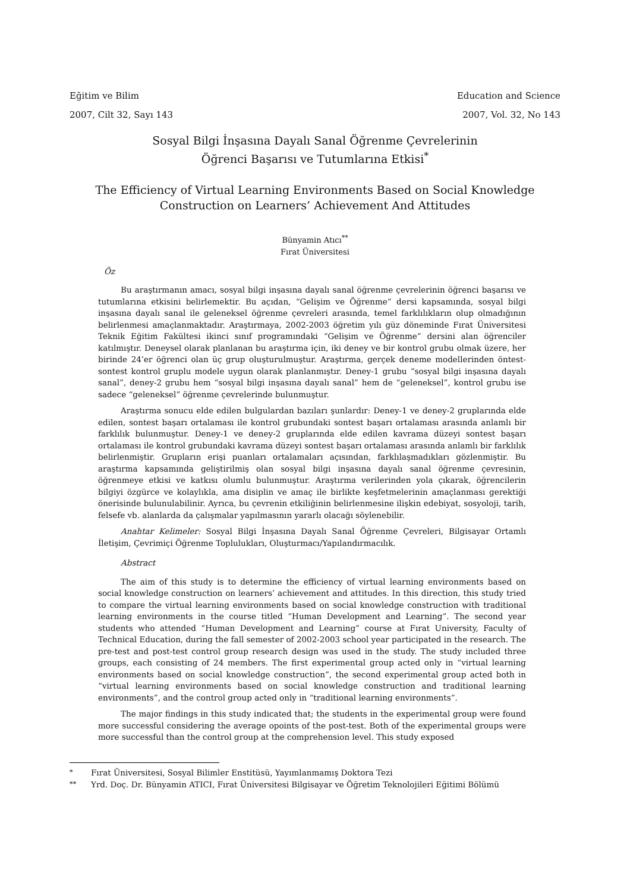Eğitim ve Bilim Education and Science
2007, Cilt 32, Sayı 143 2007, Vol. 32, No 143
Sosyal Bilgi İnşasına Dayalı Sanal Öğrenme Çevrelerinin
Öğrenci Başarısı ve Tutumlarına Etkisi<sup>*</sup>
The Efficiency of Virtual Learning Environments Based on Social Knowledge
Construction on Learners’ Achievement And Attitudes
Bünyamin Atıcı<sup>**</sup>
Fırat Üniversitesi
Öz
Bu araştırmanın amacı, sosyal bilgi inşasına dayalı sanal öğrenme çevrelerinin öğrenci başarısı ve tutumlarına etkisini belirlemektir. Bu açıdan, “Gelişim ve Öğrenme” dersi kapsamında, sosyal bilgi inşasına dayalı sanal ile geleneksel öğrenme çevreleri arasında, temel farklılıkların olup olmadığının belirlenmesi amaçlanmaktadır. Araştırmaya, 2002-2003 öğretim yılı güz döneminde Fırat Üniversitesi Teknik Eğitim Fakültesi ikinci sınıf programındaki “Gelişim ve Öğrenme” dersini alan öğrenciler katılmıştır. Deneysel olarak planlanan bu araştırma için, iki deney ve bir kontrol grubu olmak üzere, her birinde 24’er öğrenci olan üç grup oluşturulmuştur. Araştırma, gerçek deneme modellerinden öntest-sontest kontrol gruplu modele uygun olarak planlanmıştır. Deney-1 grubu “sosyal bilgi inşasına dayalı sanal”, deney-2 grubu hem “sosyal bilgi inşasına dayalı sanal” hem de “geleneksel”, kontrol grubu ise sadece “geleneksel” öğrenme çevrelerinde bulunmuştur.
Araştırma sonucu elde edilen bulgulardan bazıları şunlardır: Deney-1 ve deney-2 gruplarında elde edilen, sontest başarı ortalaması ile kontrol grubundaki sontest başarı ortalaması arasında anlamlı bir farklılık bulunmuştur. Deney-1 ve deney-2 gruplarında elde edilen kavrama düzeyi sontest başarı ortalaması ile kontrol grubundaki kavrama düzeyi sontest başarı ortalaması arasında anlamlı bir farklılık belirlenmiştir. Grupların erişi puanları ortalamaları açısından, farklılaşmadıkları gözlenmiştir. Bu araştırma kapsamında geliştirilmiş olan sosyal bilgi inşasına dayalı sanal öğrenme çevresinin, öğrenmeye etkisi ve katkısı olumlu bulunmuştur. Araştırma verilerinden yola çıkarak, öğrencilerin bilgiyi özgürce ve kolaylıkla, ama disiplin ve amaç ile birlikte keşfetmelerinin amaçlanması gerektiği önerisinde bulunulabilinir. Ayrıca, bu çevrenin etkiliğinin belirlenmesine ilişkin edebiyat, sosyoloji, tarih, felsefe vb. alanlarda da çalışmalar yapılmasının yararlı olacağı söylenebilir.
Anahtar Kelimeler: Sosyal Bilgi İnşasına Dayalı Sanal Öğrenme Çevreleri, Bilgisayar Ortamlı İletişim, Çevrimiçi Öğrenme Toplulukları, Oluşturmacı/Yapılandırmacılık.
Abstract
The aim of this study is to determine the efficiency of virtual learning environments based on social knowledge construction on learners’ achievement and attitudes. In this direction, this study tried to compare the virtual learning environments based on social knowledge construction with traditional learning environments in the course titled “Human Development and Learning”. The second year students who attended “Human Development and Learning” course at Fırat University, Faculty of Technical Education, during the fall semester of 2002-2003 school year participated in the research. The pre-test and post-test control group research design was used in the study. The study included three groups, each consisting of 24 members. The first experimental group acted only in “virtual learning environments based on social knowledge construction”, the second experimental group acted both in “virtual learning environments based on social knowledge construction and traditional learning environments”, and the control group acted only in “traditional learning environments”.
The major findings in this study indicated that; the students in the experimental group were found more successful considering the average opoints of the post-test. Both of the experimental groups were more successful than the control group at the comprehension level. This study exposed
<sup>*</sup> Fırat Üniversitesi, Sosyal Bilimler Enstitüsü, Yayımlanmamış Doktora Tezi
<sup>**</sup> Yrd. Doç. Dr. Bünyamin ATICI, Fırat Üniversitesi Bilgisayar ve Öğretim Teknolojileri Eğitimi Bölümü